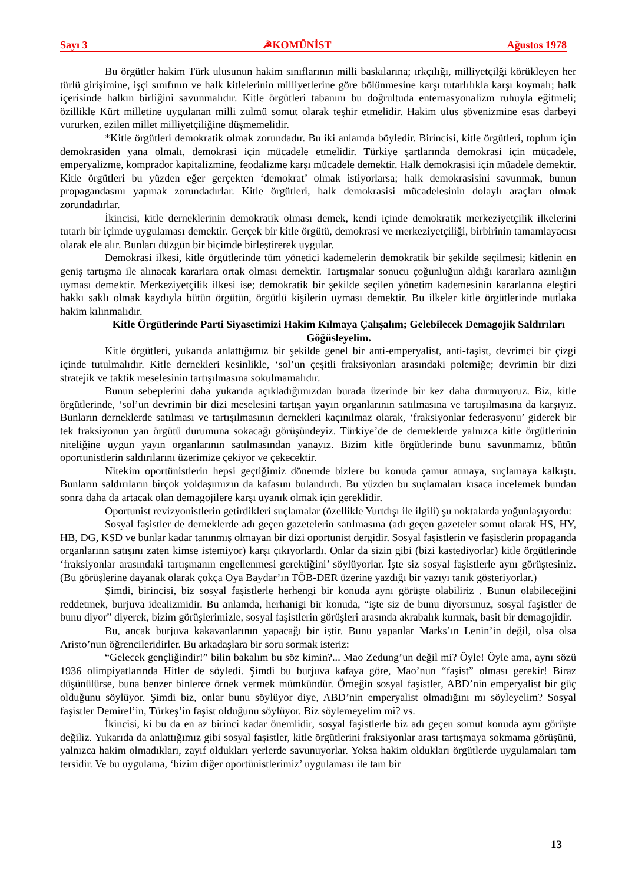Sayı 3 ☭KOMÜNİST Ağustos 1978
Bu örgütler hakim Türk ulusunun hakim sınıflarının milli baskılarına; ırkçılığı, milliyetçilği körükleyen her türlü girişimine, işçi sınıfının ve halk kitlelerinin milliyetlerine göre bölünmesine karşı tutarlılıkla karşı koymalı; halk içerisinde halkın birliğini savunmalıdır. Kitle örgütleri tabanını bu doğrultuda enternasyonalizm ruhuyla eğitmeli; özillikle Kürt milletine uygulanan milli zulmü somut olarak teşhir etmelidir. Hakim ulus şövenizmine esas darbeyi vururken, ezilen millet milliyetçiliğine düşmemelidir.
*Kitle örgütleri demokratik olmak zorundadır. Bu iki anlamda böyledir. Birincisi, kitle örgütleri, toplum için demokrasiden yana olmalı, demokrasi için mücadele etmelidir. Türkiye şartlarında demokrasi için mücadele, emperyalizme, komprador kapitalizmine, feodalizme karşı mücadele demektir. Halk demokrasisi için müadele demektir. Kitle örgütleri bu yüzden eğer gerçekten ‘demokrat’ olmak istiyorlarsa; halk demokrasisini savunmak, bunun propagandasını yapmak zorundadırlar. Kitle örgütleri, halk demokrasisi mücadelesinin dolaylı araçları olmak zorundadırlar.
İkincisi, kitle derneklerinin demokratik olması demek, kendi içinde demokratik merkeziyetçilik ilkelerini tutarlı bir içimde uygulaması demektir. Gerçek bir kitle örgütü, demokrasi ve merkeziyetçiliği, birbirinin tamamlayacısı olarak ele alır. Bunları düzgün bir biçimde birleştirerek uygular.
Demokrasi ilkesi, kitle örgütlerinde tüm yönetici kademelerin demokratik bir şekilde seçilmesi; kitlenin en geniş tartışma ile alınacak kararlara ortak olması demektir. Tartışmalar sonucu çoğunluğun aldığı kararlara azınlığın uyması demektir. Merkeziyetçilik ilkesi ise; demokratik bir şekilde seçilen yönetim kademesinin kararlarına eleştiri hakkı saklı olmak kaydıyla bütün örgütün, örgütlü kişilerin uyması demektir. Bu ilkeler kitle örgütlerinde mutlaka hakim kılınmalıdır.
Kitle Örgütlerinde Parti Siyasetimizi Hakim Kılmaya Çalışalım; Gelebilecek Demagojik Saldırıları Göğüsleyelim.
Kitle örgütleri, yukarıda anlattığımız bir şekilde genel bir anti-emperyalist, anti-faşist, devrimci bir çizgi içinde tutulmalıdır. Kitle dernekleri kesinlikle, ‘sol’un çeşitli fraksiyonları arasındaki polemiğe; devrimin bir dizi stratejik ve taktik meselesinin tartışılmasına sokulmamalıdır.
Bunun sebeplerini daha yukarıda açıkladığımızdan burada üzerinde bir kez daha durmuyoruz. Biz, kitle örgütlerinde, ‘sol’un devrimin bir dizi meselesini tartışan yayın organlarının satılmasına ve tartışılmasına da karşıyız. Bunların derneklerde satılması ve tartışılmasının dernekleri kaçınılmaz olarak, ‘fraksiyonlar federasyonu’ giderek bir tek fraksiyonun yan örgütü durumuna sokacağı görüşündeyiz. Türkiye’de de derneklerde yalnızca kitle örgütlerinin niteliğine uygun yayın organlarının satılmasından yanayız. Bizim kitle örgütlerinde bunu savunmamız, bütün oportunistlerin saldırılarını üzerimize çekiyor ve çekecektir.
Nitekim oportünistlerin hepsi geçtiğimiz dönemde bizlere bu konuda çamur atmaya, suçlamaya kalkıştı. Bunların saldırıların birçok yoldaşımızın da kafasını bulandırdı. Bu yüzden bu suçlamaları kısaca incelemek bundan sonra daha da artacak olan demagojilere karşı uyanık olmak için gereklidir.
Oportunist revizyonistlerin getirdikleri suçlamalar (özellikle Yurtdışı ile ilgili) şu noktalarda yoğunlaşıyordu:
Sosyal faşistler de derneklerde adı geçen gazetelerin satılmasına (adı geçen gazeteler somut olarak HS, HY, HB, DG, KSD ve bunlar kadar tanınmış olmayan bir dizi oportunist dergidir. Sosyal faşistlerin ve faşistlerin propaganda organlarınn satışını zaten kimse istemiyor) karşı çıkıyorlardı. Onlar da sizin gibi (bizi kastediyorlar) kitle örgütlerinde ‘fraksiyonlar arasındaki tartışmanın engellenmesi gerektiğini’ söylüyorlar. İşte siz sosyal faşistlerle aynı görüştesiniz. (Bu görüşlerine dayanak olarak çokça Oya Baydar’ın TÖB-DER üzerine yazdığı bir yazıyı tanık gösteriyorlar.)
Şimdi, birincisi, biz sosyal faşistlerle herhengi bir konuda aynı görüşte olabiliriz . Bunun olabileceğini reddetmek, burjuva idealizmidir. Bu anlamda, herhanigi bir konuda, “işte siz de bunu diyorsunuz, sosyal faşistler de bunu diyor” diyerek, bizim görüşlerimizle, sosyal faşistlerin görüşleri arasında akrabalık kurmak, basit bir demagojidir.
Bu, ancak burjuva kakavanlarının yapacağı bir iştir. Bunu yapanlar Marks’ın Lenin’in değil, olsa olsa Aristo’nun öğrencileridirler. Bu arkadaşlara bir soru sormak isteriz:
“Gelecek gençliğindir!” bilin bakalım bu söz kimin?... Mao Zedung’un değil mi? Öyle! Öyle ama, aynı sözü 1936 olimpiyatlarında Hitler de söyledi. Şimdi bu burjuva kafaya göre, Mao’nun “faşist” olması gerekir! Biraz düşünülürse, buna benzer binlerce örnek vermek mümkündür. Örneğin sosyal faşistler, ABD’nin emperyalist bir güç olduğunu söylüyor. Şimdi biz, onlar bunu söylüyor diye, ABD’nin emperyalist olmadığını mı söyleyelim? Sosyal faşistler Demirel’in, Türkeş’in faşist olduğunu söylüyor. Biz söylemeyelim mi? vs.
İkincisi, ki bu da en az birinci kadar önemlidir, sosyal faşistlerle biz adı geçen somut konuda aynı görüşte değiliz. Yukarıda da anlattığımız gibi sosyal faşistler, kitle örgütlerini fraksiyonlar arası tartışmaya sokmama görüşünü, yalnızca hakim olmadıkları, zayıf oldukları yerlerde savunuyorlar. Yoksa hakim oldukları örgütlerde uygulamaları tam tersidir. Ve bu uygulama, ‘bizim diğer oportünistlerimiz’ uygulaması ile tam bir
13